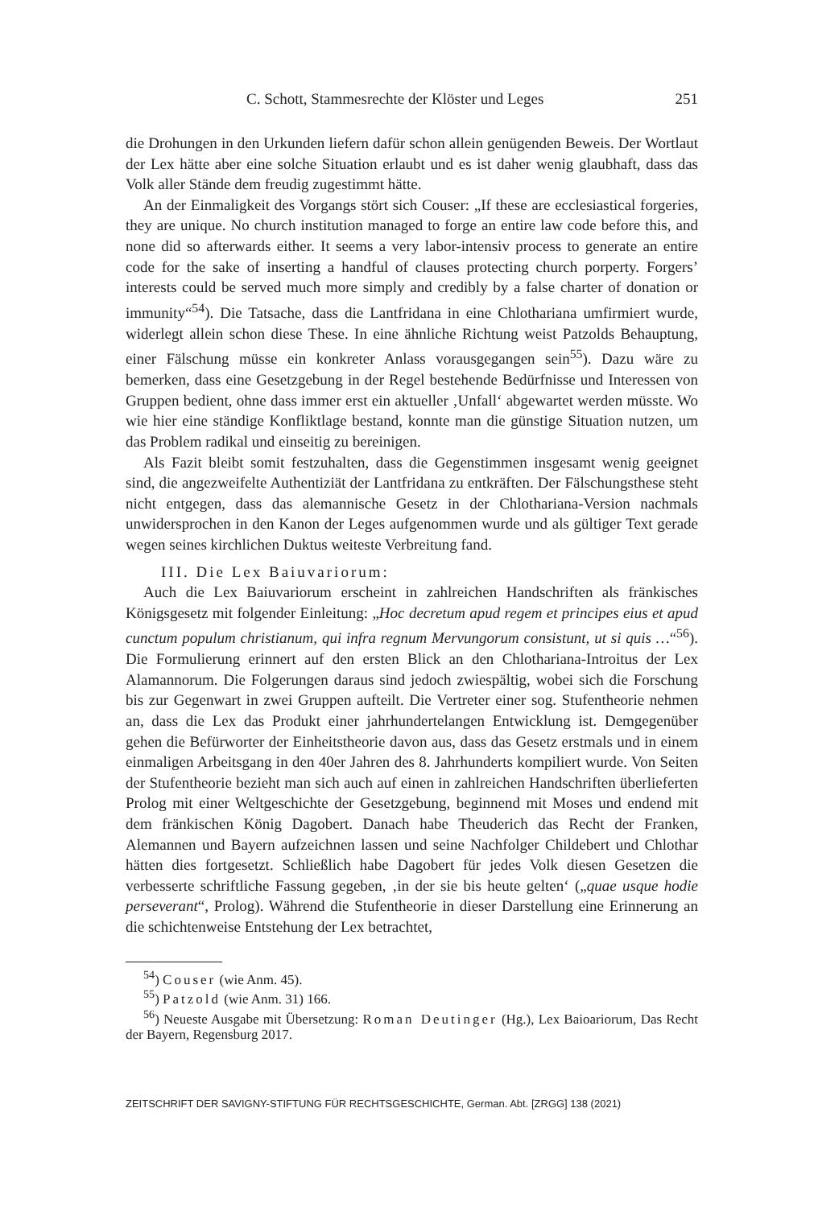C. Schott, Stammesrechte der Klöster und Leges 251
die Drohungen in den Urkunden liefern dafür schon allein genügenden Beweis. Der Wortlaut der Lex hätte aber eine solche Situation erlaubt und es ist daher wenig glaubhaft, dass das Volk aller Stände dem freudig zugestimmt hätte.
An der Einmaligkeit des Vorgangs stört sich Couser: „If these are ecclesiastical forgeries, they are unique. No church institution managed to forge an entire law code before this, and none did so afterwards either. It seems a very labor-intensiv process to generate an entire code for the sake of inserting a handful of clauses protecting church porperty. Forgers’ interests could be served much more simply and credibly by a false charter of donation or immunity“<sup>54</sup>). Die Tatsache, dass die Lantfridana in eine Chlothariana umfirmiert wurde, widerlegt allein schon diese These. In eine ähnliche Richtung weist Patzolds Behauptung, einer Fälschung müsse ein konkreter Anlass vorausgegangen sein<sup>55</sup>). Dazu wäre zu bemerken, dass eine Gesetzgebung in der Regel bestehende Bedürfnisse und Interessen von Gruppen bedient, ohne dass immer erst ein aktueller ‚Unfall‘ abgewartet werden müsste. Wo wie hier eine ständige Konfliktlage bestand, konnte man die günstige Situation nutzen, um das Problem radikal und einseitig zu bereinigen.
Als Fazit bleibt somit festzuhalten, dass die Gegenstimmen insgesamt wenig geeignet sind, die angezweifelte Authentiziät der Lantfridana zu entkräften. Der Fälschungsthese steht nicht entgegen, dass das alemannische Gesetz in der Chlothariana-Version nachmals unwidersprochen in den Kanon der Leges aufgenommen wurde und als gültiger Text gerade wegen seines kirchlichen Duktus weiteste Verbreitung fand.
III. Die Lex Baiuvariorum:
Auch die Lex Baiuvariorum erscheint in zahlreichen Handschriften als fränkisches Königsgesetz mit folgender Einleitung: „Hoc decretum apud regem et principes eius et apud cunctum populum christianum, qui infra regnum Mervungorum consistunt, ut si quis …“<sup>56</sup>). Die Formulierung erinnert auf den ersten Blick an den Chlothariana-Introitus der Lex Alamannorum. Die Folgerungen daraus sind jedoch zwiespältig, wobei sich die Forschung bis zur Gegenwart in zwei Gruppen aufteilt. Die Vertreter einer sog. Stufentheorie nehmen an, dass die Lex das Produkt einer jahrhundertelangen Entwicklung ist. Demgegenüber gehen die Befürworter der Einheitstheorie davon aus, dass das Gesetz erstmals und in einem einmaligen Arbeitsgang in den 40er Jahren des 8. Jahrhunderts kompiliert wurde. Von Seiten der Stufentheorie bezieht man sich auch auf einen in zahlreichen Handschriften überlieferten Prolog mit einer Weltgeschichte der Gesetzgebung, beginnend mit Moses und endend mit dem fränkischen König Dagobert. Danach habe Theuderich das Recht der Franken, Alemannen und Bayern aufzeichnen lassen und seine Nachfolger Childebert und Chlothar hätten dies fortgesetzt. Schließlich habe Dagobert für jedes Volk diesen Gesetzen die verbesserte schriftliche Fassung gegeben, ‚in der sie bis heute gelten‘ („quae usque hodie perseverant“, Prolog). Während die Stufentheorie in dieser Darstellung eine Erinnerung an die schichtenweise Entstehung der Lex betrachtet,
<sup>54</sup>) Couser (wie Anm. 45).
<sup>55</sup>) Patzold (wie Anm. 31) 166.
<sup>56</sup>) Neueste Ausgabe mit Übersetzung: Roman Deutinger (Hg.), Lex Baioariorum, Das Recht der Bayern, Regensburg 2017.
ZEITSCHRIFT DER SAVIGNY-STIFTUNG FÜR RECHTSGESCHICHTE, German. Abt. [ZRGG] 138 (2021)